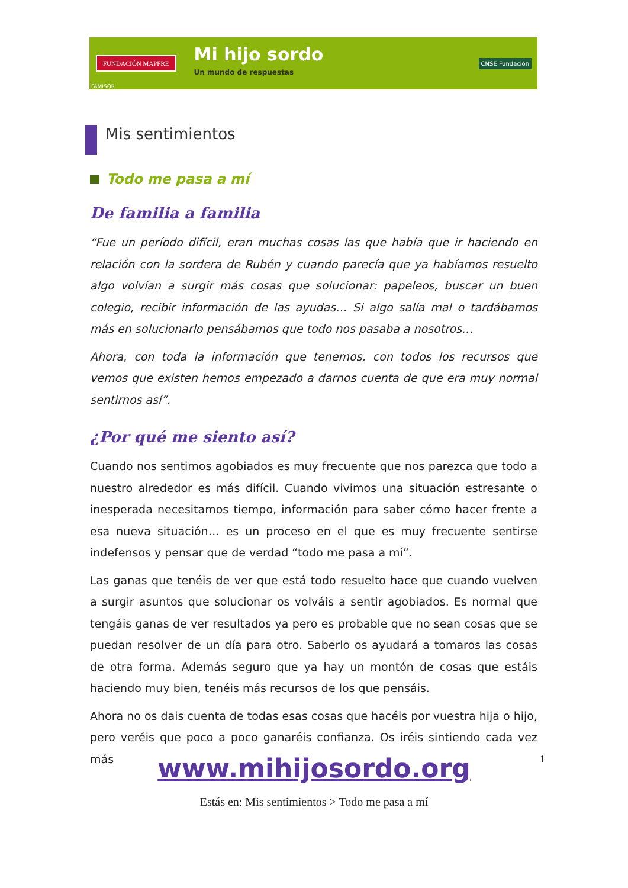FUNDACIÓN MAPFRE
Mi hijo sordo
Un mundo de respuestas
CNSE Fundación
FAMISOR
Mis sentimientos
Todo me pasa a mí
De familia a familia
“Fue un período difícil, eran muchas cosas las que había que ir haciendo en relación con la sordera de Rubén y cuando parecía que ya habíamos resuelto algo volvían a surgir más cosas que solucionar: papeleos, buscar un buen colegio, recibir información de las ayudas… Si algo salía mal o tardábamos más en solucionarlo pensábamos que todo nos pasaba a nosotros…
Ahora, con toda la información que tenemos, con todos los recursos que vemos que existen hemos empezado a darnos cuenta de que era muy normal sentirnos así”.
¿Por qué me siento así?
Cuando nos sentimos agobiados es muy frecuente que nos parezca que todo a nuestro alrededor es más difícil. Cuando vivimos una situación estresante o inesperada necesitamos tiempo, información para saber cómo hacer frente a esa nueva situación… es un proceso en el que es muy frecuente sentirse indefensos y pensar que de verdad “todo me pasa a mí”.
Las ganas que tenéis de ver que está todo resuelto hace que cuando vuelven a surgir asuntos que solucionar os volváis a sentir agobiados. Es normal que tengáis ganas de ver resultados ya pero es probable que no sean cosas que se puedan resolver de un día para otro. Saberlo os ayudará a tomaros las cosas de otra forma. Además seguro que ya hay un montón de cosas que estáis haciendo muy bien, tenéis más recursos de los que pensáis.
Ahora no os dais cuenta de todas esas cosas que hacéis por vuestra hija o hijo, pero veréis que poco a poco ganaréis confianza. Os iréis sintiendo cada vez más
1
www.mihijosordo.org
Estás en: Mis sentimientos > Todo me pasa a mí